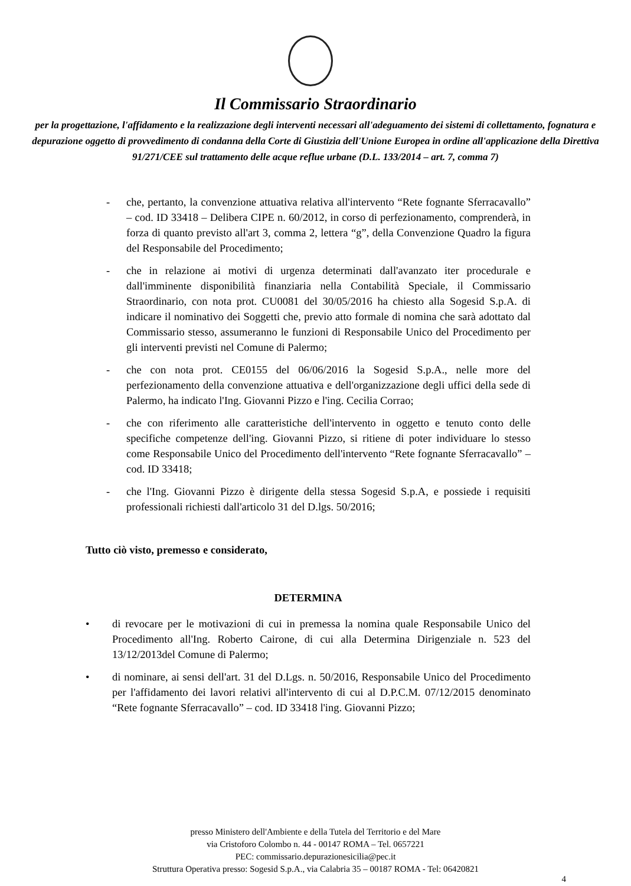Il Commissario Straordinario
per la progettazione, l'affidamento e la realizzazione degli interventi necessari all'adeguamento dei sistemi di collettamento, fognatura e depurazione oggetto di provvedimento di condanna della Corte di Giustizia dell'Unione Europea in ordine all'applicazione della Direttiva 91/271/CEE sul trattamento delle acque reflue urbane (D.L. 133/2014 – art. 7, comma 7)
- che, pertanto, la convenzione attuativa relativa all'intervento “Rete fognante Sferracavallo” – cod. ID 33418 – Delibera CIPE n. 60/2012, in corso di perfezionamento, comprenderà, in forza di quanto previsto all'art 3, comma 2, lettera “g”, della Convenzione Quadro la figura del Responsabile del Procedimento;
- che in relazione ai motivi di urgenza determinati dall'avanzato iter procedurale e dall'imminente disponibilità finanziaria nella Contabilità Speciale, il Commissario Straordinario, con nota prot. CU0081 del 30/05/2016 ha chiesto alla Sogesid S.p.A. di indicare il nominativo dei Soggetti che, previo atto formale di nomina che sarà adottato dal Commissario stesso, assumeranno le funzioni di Responsabile Unico del Procedimento per gli interventi previsti nel Comune di Palermo;
- che con nota prot. CE0155 del 06/06/2016 la Sogesid S.p.A., nelle more del perfezionamento della convenzione attuativa e dell'organizzazione degli uffici della sede di Palermo, ha indicato l'Ing. Giovanni Pizzo e l'ing. Cecilia Corrao;
- che con riferimento alle caratteristiche dell'intervento in oggetto e tenuto conto delle specifiche competenze dell'ing. Giovanni Pizzo, si ritiene di poter individuare lo stesso come Responsabile Unico del Procedimento dell'intervento “Rete fognante Sferracavallo” – cod. ID 33418;
- che l'Ing. Giovanni Pizzo è dirigente della stessa Sogesid S.p.A, e possiede i requisiti professionali richiesti dall'articolo 31 del D.lgs. 50/2016;
Tutto ciò visto, premesso e considerato,
DETERMINA
• di revocare per le motivazioni di cui in premessa la nomina quale Responsabile Unico del Procedimento all'Ing. Roberto Cairone, di cui alla Determina Dirigenziale n. 523 del 13/12/2013del Comune di Palermo;
• di nominare, ai sensi dell'art. 31 del D.Lgs. n. 50/2016, Responsabile Unico del Procedimento per l'affidamento dei lavori relativi all'intervento di cui al D.P.C.M. 07/12/2015 denominato “Rete fognante Sferracavallo” – cod. ID 33418 l'ing. Giovanni Pizzo;
presso Ministero dell'Ambiente e della Tutela del Territorio e del Mare
via Cristoforo Colombo n. 44 - 00147 ROMA – Tel. 0657221
PEC: commissario.depurazionesicilia@pec.it
Struttura Operativa presso: Sogesid S.p.A., via Calabria 35 – 00187 ROMA - Tel: 06420821
4